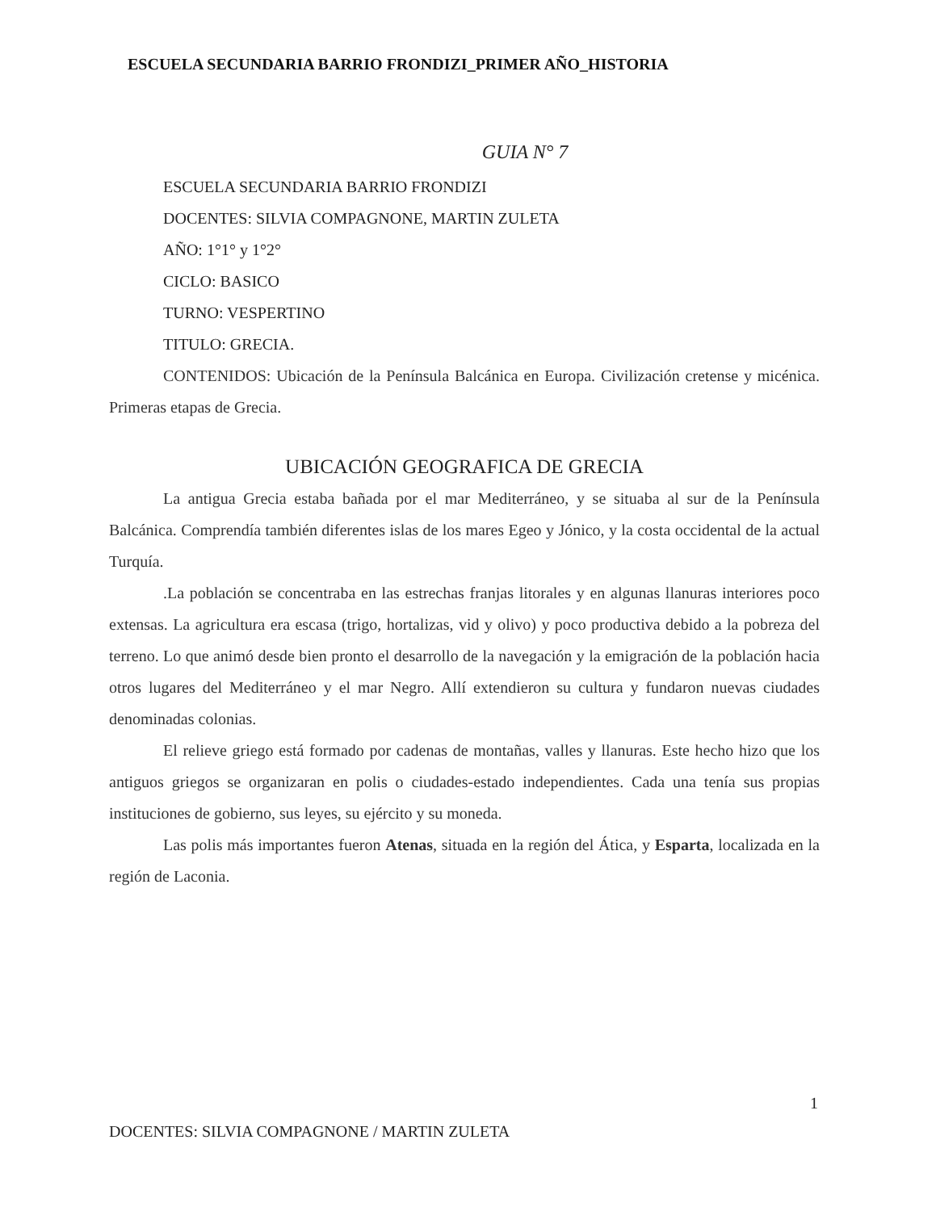ESCUELA SECUNDARIA BARRIO FRONDIZI_PRIMER AÑO_HISTORIA
GUIA N° 7
ESCUELA SECUNDARIA BARRIO FRONDIZI
DOCENTES: SILVIA COMPAGNONE, MARTIN ZULETA
AÑO: 1°1° y 1°2°
CICLO: BASICO
TURNO: VESPERTINO
TITULO: GRECIA.
CONTENIDOS: Ubicación de la Península Balcánica en Europa. Civilización cretense y micénica. Primeras etapas de Grecia.
UBICACIÓN GEOGRAFICA DE GRECIA
La antigua Grecia estaba bañada por el mar Mediterráneo, y se situaba al sur de la Península Balcánica. Comprendía también diferentes islas de los mares Egeo y Jónico, y la costa occidental de la actual Turquía.
.La población se concentraba en las estrechas franjas litorales y en algunas llanuras interiores poco extensas. La agricultura era escasa (trigo, hortalizas, vid y olivo) y poco productiva debido a la pobreza del terreno. Lo que animó desde bien pronto el desarrollo de la navegación y la emigración de la población hacia otros lugares del Mediterráneo y el mar Negro. Allí extendieron su cultura y fundaron nuevas ciudades denominadas colonias.
El relieve griego está formado por cadenas de montañas, valles y llanuras. Este hecho hizo que los antiguos griegos se organizaran en polis o ciudades-estado independientes. Cada una tenía sus propias instituciones de gobierno, sus leyes, su ejército y su moneda.
Las polis más importantes fueron Atenas, situada en la región del Ática, y Esparta, localizada en la región de Laconia.
1
DOCENTES: SILVIA COMPAGNONE / MARTIN ZULETA